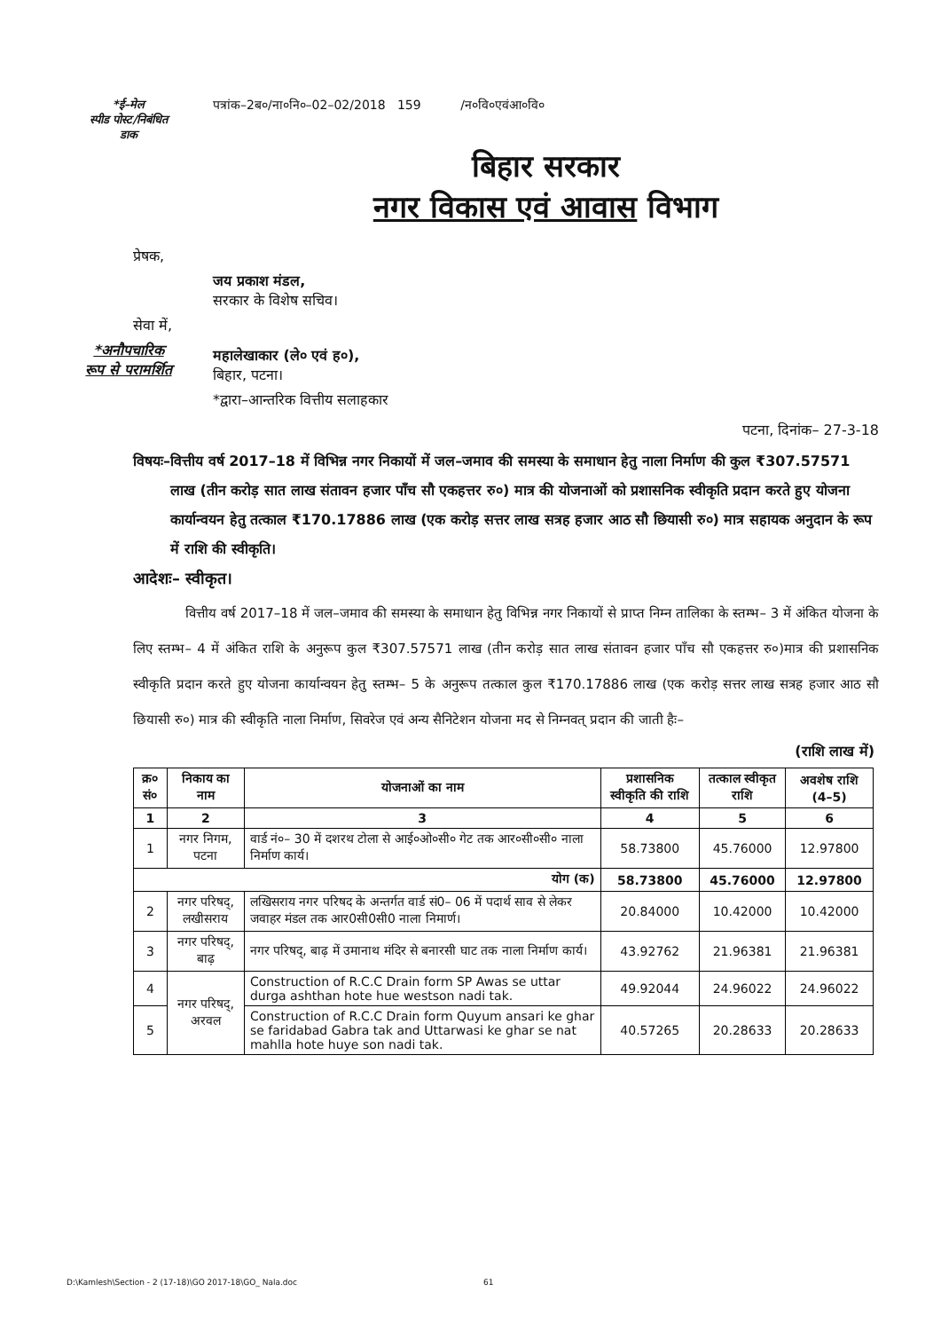*ई–मेल
स्पीड पोस्ट/निबंधित
डाक
पत्रांक–2ब०/ना०नि०–02–02/2018 159 /न०वि०एवंआ०वि०
बिहार सरकार
नगर विकास एवं आवास विभाग
प्रेषक,
जय प्रकाश मंडल,
सरकार के विशेष सचिव।
सेवा में,
*अनौपचारिक
रूप से परामर्शित
महालेखाकार (ले० एवं ह०),
बिहार, पटना।
*द्वारा–आन्तरिक वित्तीय सलाहकार
पटना, दिनांक– 27-3-18
विषयः– वित्तीय वर्ष 2017–18 में विभिन्न नगर निकायों में जल–जमाव की समस्या के समाधान हेतु नाला निर्माण की कुल ₹307.57571 लाख (तीन करोड़ सात लाख संतावन हजार पाँच सौ एकहत्तर रु०) मात्र की योजनाओं को प्रशासनिक स्वीकृति प्रदान करते हुए योजना कार्यान्वयन हेतु तत्काल ₹170.17886 लाख (एक करोड़ सत्तर लाख सत्रह हजार आठ सौ छियासी रु०) मात्र सहायक अनुदान के रूप में राशि की स्वीकृति।
आदेशः– स्वीकृत।
वित्तीय वर्ष 2017–18 में जल–जमाव की समस्या के समाधान हेतु विभिन्न नगर निकायों से प्राप्त निम्न तालिका के स्तम्भ– 3 में अंकित योजना के लिए स्तम्भ– 4 में अंकित राशि के अनुरूप कुल ₹307.57571 लाख (तीन करोड़ सात लाख संतावन हजार पाँच सौ एकहत्तर रु०)मात्र की प्रशासनिक स्वीकृति प्रदान करते हुए योजना कार्यान्वयन हेतु स्तम्भ– 5 के अनुरूप तत्काल कुल ₹170.17886 लाख (एक करोड़ सत्तर लाख सत्रह हजार आठ सौ छियासी रु०) मात्र की स्वीकृति नाला निर्माण, सिवरेज एवं अन्य सैनिटेशन योजना मद से निम्नवत् प्रदान की जाती हैः–
(राशि लाख में)
| क्र० सं० | निकाय का नाम | योजनाओं का नाम | प्रशासनिक स्वीकृति की राशि | तत्काल स्वीकृत राशि | अवशेष राशि (4–5) |
| --- | --- | --- | --- | --- | --- |
| 1 | 2 | 3 | 4 | 5 | 6 |
| 1 | नगर निगम, पटना | वार्ड नं०– 30 में दशरथ टोला से आई०ओ०सी० गेट तक आर०सी०सी० नाला निर्माण कार्य। | 58.73800 | 45.76000 | 12.97800 |
| योग (क) | | | 58.73800 | 45.76000 | 12.97800 |
| 2 | नगर परिषद्, लखीसराय | लखिसराय नगर परिषद के अन्तर्गत वार्ड सं0– 06 में पदार्थ साव से लेकर जवाहर मंडल तक आर0सी0सी0 नाला निमार्ण। | 20.84000 | 10.42000 | 10.42000 |
| 3 | नगर परिषद्, बाढ़ | नगर परिषद्, बाढ़ में उमानाथ मंदिर से बनारसी घाट तक नाला निर्माण कार्य। | 43.92762 | 21.96381 | 21.96381 |
| 4 | नगर परिषद्, अरवल | Construction of R.C.C Drain form SP Awas se uttar durga ashthan hote hue westson nadi tak. | 49.92044 | 24.96022 | 24.96022 |
| 5 | | Construction of R.C.C Drain form Quyum ansari ke ghar se faridabad Gabra tak and Uttarwasi ke ghar se nat mahlla hote huye son nadi tak. | 40.57265 | 20.28633 | 20.28633 |
D:\Kamlesh\Section - 2 (17-18)\GO 2017-18\GO_ Nala.doc 61